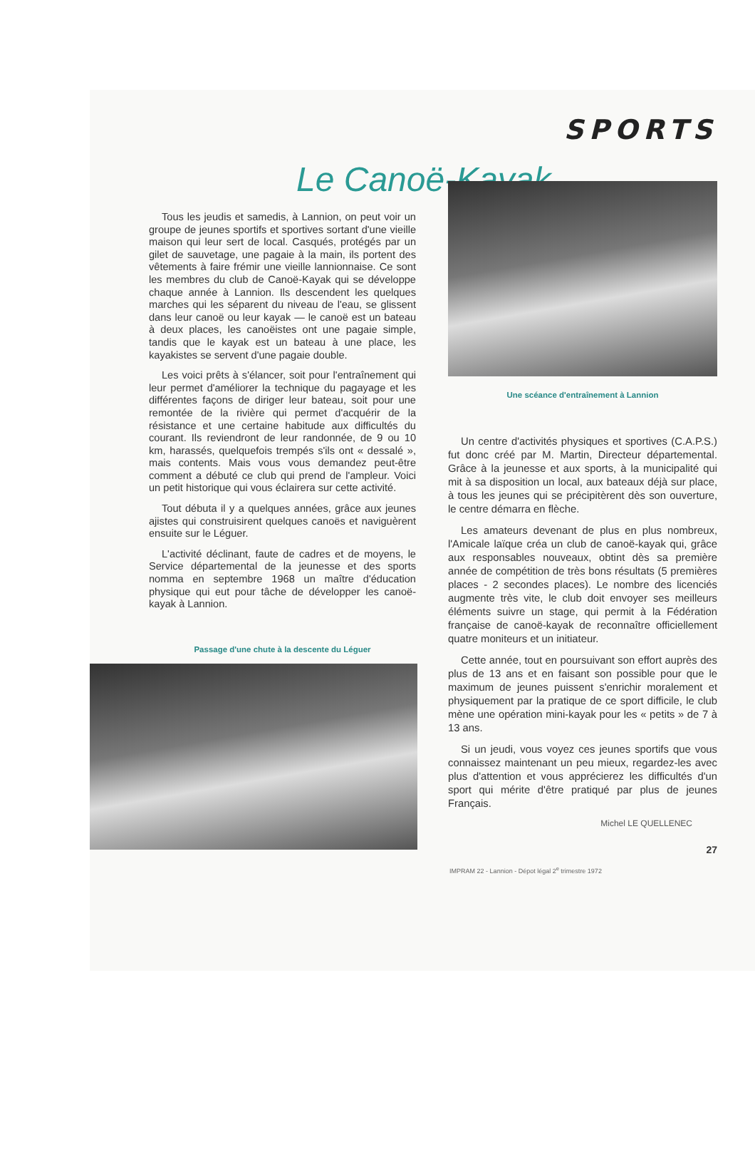SPORTS
Le Canoë-Kayak
Tous les jeudis et samedis, à Lannion, on peut voir un groupe de jeunes sportifs et sportives sortant d'une vieille maison qui leur sert de local. Casqués, protégés par un gilet de sauvetage, une pagaie à la main, ils portent des vêtements à faire frémir une vieille lannionnaise. Ce sont les membres du club de Canoë-Kayak qui se développe chaque année à Lannion. Ils descendent les quelques marches qui les séparent du niveau de l'eau, se glissent dans leur canoë ou leur kayak — le canoë est un bateau à deux places, les canoëistes ont une pagaie simple, tandis que le kayak est un bateau à une place, les kayakistes se servent d'une pagaie double.
Les voici prêts à s'élancer, soit pour l'entraînement qui leur permet d'améliorer la technique du pagayage et les différentes façons de diriger leur bateau, soit pour une remontée de la rivière qui permet d'acquérir de la résistance et une certaine habitude aux difficultés du courant. Ils reviendront de leur randonnée, de 9 ou 10 km, harassés, quelquefois trempés s'ils ont « dessalé », mais contents. Mais vous vous demandez peut-être comment a débuté ce club qui prend de l'ampleur. Voici un petit historique qui vous éclairera sur cette activité.
Tout débuta il y a quelques années, grâce aux jeunes ajistes qui construisirent quelques canoës et naviguèrent ensuite sur le Léguer.
L'activité déclinant, faute de cadres et de moyens, le Service départemental de la jeunesse et des sports nomma en septembre 1968 un maître d'éducation physique qui eut pour tâche de développer les canoë-kayak à Lannion.
Passage d'une chute à la descente du Léguer
Une scéance d'entraînement à Lannion
Un centre d'activités physiques et sportives (C.A.P.S.) fut donc créé par M. Martin, Directeur départemental. Grâce à la jeunesse et aux sports, à la municipalité qui mit à sa disposition un local, aux bateaux déjà sur place, à tous les jeunes qui se précipitèrent dès son ouverture, le centre démarra en flèche.
Les amateurs devenant de plus en plus nombreux, l'Amicale laïque créa un club de canoë-kayak qui, grâce aux responsables nouveaux, obtint dès sa première année de compétition de très bons résultats (5 premières places - 2 secondes places). Le nombre des licenciés augmente très vite, le club doit envoyer ses meilleurs éléments suivre un stage, qui permit à la Fédération française de canoë-kayak de reconnaître officiellement quatre moniteurs et un initiateur.
Cette année, tout en poursuivant son effort auprès des plus de 13 ans et en faisant son possible pour que le maximum de jeunes puissent s'enrichir moralement et physiquement par la pratique de ce sport difficile, le club mène une opération mini-kayak pour les « petits » de 7 à 13 ans.
Si un jeudi, vous voyez ces jeunes sportifs que vous connaissez maintenant un peu mieux, regardez-les avec plus d'attention et vous apprécierez les difficultés d'un sport qui mérite d'être pratiqué par plus de jeunes Français.
Michel LE QUELLENEC
27
IMPRAM 22 - Lannion - Dépot légal 2<sup>e</sup> trimestre 1972